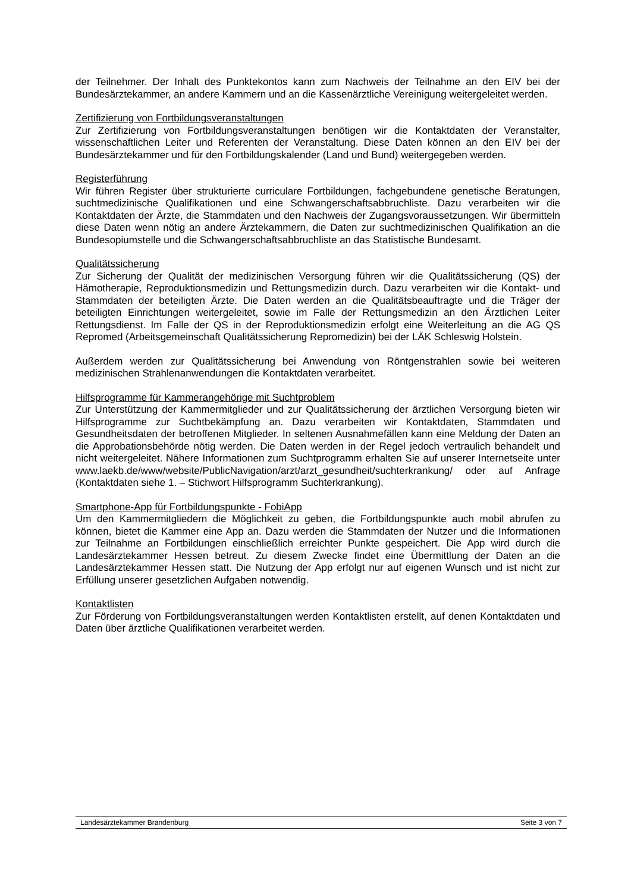der Teilnehmer. Der Inhalt des Punktekontos kann zum Nachweis der Teilnahme an den EIV bei der Bundesärztekammer, an andere Kammern und an die Kassenärztliche Vereinigung weitergeleitet werden.
Zertifizierung von Fortbildungsveranstaltungen
Zur Zertifizierung von Fortbildungsveranstaltungen benötigen wir die Kontaktdaten der Veranstalter, wissenschaftlichen Leiter und Referenten der Veranstaltung. Diese Daten können an den EIV bei der Bundesärztekammer und für den Fortbildungskalender (Land und Bund) weitergegeben werden.
Registerführung
Wir führen Register über strukturierte curriculare Fortbildungen, fachgebundene genetische Beratungen, suchtmedizinische Qualifikationen und eine Schwangerschaftsabbruchliste. Dazu verarbeiten wir die Kontaktdaten der Ärzte, die Stammdaten und den Nachweis der Zugangsvoraussetzungen. Wir übermitteln diese Daten wenn nötig an andere Ärztekammern, die Daten zur suchtmedizinischen Qualifikation an die Bundesopiumstelle und die Schwangerschaftsabbruchliste an das Statistische Bundesamt.
Qualitätssicherung
Zur Sicherung der Qualität der medizinischen Versorgung führen wir die Qualitätssicherung (QS) der Hämotherapie, Reproduktionsmedizin und Rettungsmedizin durch. Dazu verarbeiten wir die Kontakt- und Stammdaten der beteiligten Ärzte. Die Daten werden an die Qualitätsbeauftragte und die Träger der beteiligten Einrichtungen weitergeleitet, sowie im Falle der Rettungsmedizin an den Ärztlichen Leiter Rettungsdienst. Im Falle der QS in der Reproduktionsmedizin erfolgt eine Weiterleitung an die AG QS Repromed (Arbeitsgemeinschaft Qualitätssicherung Repromedizin) bei der LÄK Schleswig Holstein.
Außerdem werden zur Qualitätssicherung bei Anwendung von Röntgenstrahlen sowie bei weiteren medizinischen Strahlenanwendungen die Kontaktdaten verarbeitet.
Hilfsprogramme für Kammerangehörige mit Suchtproblem
Zur Unterstützung der Kammermitglieder und zur Qualitätssicherung der ärztlichen Versorgung bieten wir Hilfsprogramme zur Suchtbekämpfung an. Dazu verarbeiten wir Kontaktdaten, Stammdaten und Gesundheitsdaten der betroffenen Mitglieder. In seltenen Ausnahmefällen kann eine Meldung der Daten an die Approbationsbehörde nötig werden. Die Daten werden in der Regel jedoch vertraulich behandelt und nicht weitergeleitet. Nähere Informationen zum Suchtprogramm erhalten Sie auf unserer Internetseite unter www.laekb.de/www/website/PublicNavigation/arzt/arzt_gesundheit/suchterkrankung/ oder auf Anfrage (Kontaktdaten siehe 1. – Stichwort Hilfsprogramm Suchterkrankung).
Smartphone-App für Fortbildungspunkte - FobiApp
Um den Kammermitgliedern die Möglichkeit zu geben, die Fortbildungspunkte auch mobil abrufen zu können, bietet die Kammer eine App an. Dazu werden die Stammdaten der Nutzer und die Informationen zur Teilnahme an Fortbildungen einschließlich erreichter Punkte gespeichert. Die App wird durch die Landesärztekammer Hessen betreut. Zu diesem Zwecke findet eine Übermittlung der Daten an die Landesärztekammer Hessen statt. Die Nutzung der App erfolgt nur auf eigenen Wunsch und ist nicht zur Erfüllung unserer gesetzlichen Aufgaben notwendig.
Kontaktlisten
Zur Förderung von Fortbildungsveranstaltungen werden Kontaktlisten erstellt, auf denen Kontaktdaten und Daten über ärztliche Qualifikationen verarbeitet werden.
Landesärztekammer Brandenburg Seite 3 von 7